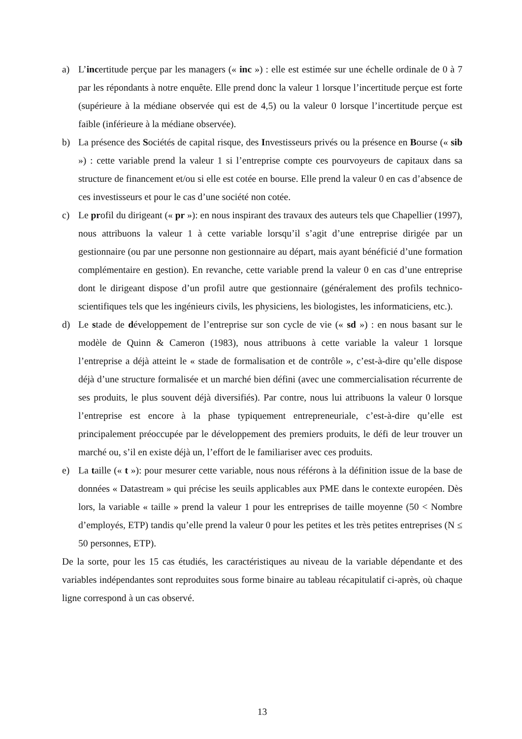a) L’incertitude perçue par les managers (« inc ») : elle est estimée sur une échelle ordinale de 0 à 7 par les répondants à notre enquête. Elle prend donc la valeur 1 lorsque l’incertitude perçue est forte (supérieure à la médiane observée qui est de 4,5) ou la valeur 0 lorsque l’incertitude perçue est faible (inférieure à la médiane observée).
b) La présence des Sociétés de capital risque, des Investisseurs privés ou la présence en Bourse (« sib ») : cette variable prend la valeur 1 si l’entreprise compte ces pourvoyeurs de capitaux dans sa structure de financement et/ou si elle est cotée en bourse. Elle prend la valeur 0 en cas d’absence de ces investisseurs et pour le cas d’une société non cotée.
c) Le profil du dirigeant (« pr »): en nous inspirant des travaux des auteurs tels que Chapellier (1997), nous attribuons la valeur 1 à cette variable lorsqu’il s’agit d’une entreprise dirigée par un gestionnaire (ou par une personne non gestionnaire au départ, mais ayant bénéficié d’une formation complémentaire en gestion). En revanche, cette variable prend la valeur 0 en cas d’une entreprise dont le dirigeant dispose d’un profil autre que gestionnaire (généralement des profils technico-scientifiques tels que les ingénieurs civils, les physiciens, les biologistes, les informaticiens, etc.).
d) Le stade de développement de l’entreprise sur son cycle de vie (« sd ») : en nous basant sur le modèle de Quinn & Cameron (1983), nous attribuons à cette variable la valeur 1 lorsque l’entreprise a déjà atteint le « stade de formalisation et de contrôle », c’est-à-dire qu’elle dispose déjà d’une structure formalisée et un marché bien défini (avec une commercialisation récurrente de ses produits, le plus souvent déjà diversifiés). Par contre, nous lui attribuons la valeur 0 lorsque l’entreprise est encore à la phase typiquement entrepreneuriale, c’est-à-dire qu’elle est principalement préoccupée par le développement des premiers produits, le défi de leur trouver un marché ou, s’il en existe déjà un, l’effort de le familiariser avec ces produits.
e) La taille (« t »): pour mesurer cette variable, nous nous référons à la définition issue de la base de données « Datastream » qui précise les seuils applicables aux PME dans le contexte européen. Dès lors, la variable « taille » prend la valeur 1 pour les entreprises de taille moyenne (50 < Nombre d’employés, ETP) tandis qu’elle prend la valeur 0 pour les petites et les très petites entreprises (N ≤ 50 personnes, ETP).
De la sorte, pour les 15 cas étudiés, les caractéristiques au niveau de la variable dépendante et des variables indépendantes sont reproduites sous forme binaire au tableau récapitulatif ci-après, où chaque ligne correspond à un cas observé.
13